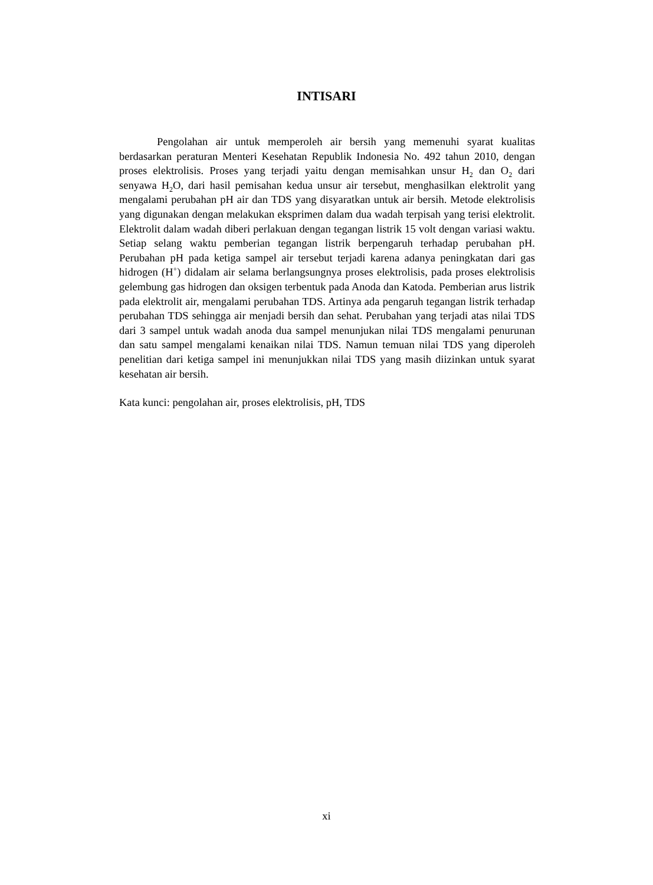INTISARI
Pengolahan air untuk memperoleh air bersih yang memenuhi syarat kualitas berdasarkan peraturan Menteri Kesehatan Republik Indonesia No. 492 tahun 2010, dengan proses elektrolisis. Proses yang terjadi yaitu dengan memisahkan unsur H<sub>2</sub> dan O<sub>2</sub> dari senyawa H<sub>2</sub>O, dari hasil pemisahan kedua unsur air tersebut, menghasilkan elektrolit yang mengalami perubahan pH air dan TDS yang disyaratkan untuk air bersih. Metode elektrolisis yang digunakan dengan melakukan eksprimen dalam dua wadah terpisah yang terisi elektrolit. Elektrolit dalam wadah diberi perlakuan dengan tegangan listrik 15 volt dengan variasi waktu. Setiap selang waktu pemberian tegangan listrik berpengaruh terhadap perubahan pH. Perubahan pH pada ketiga sampel air tersebut terjadi karena adanya peningkatan dari gas hidrogen (H<sup>+</sup>) didalam air selama berlangsungnya proses elektrolisis, pada proses elektrolisis gelembung gas hidrogen dan oksigen terbentuk pada Anoda dan Katoda. Pemberian arus listrik pada elektrolit air, mengalami perubahan TDS. Artinya ada pengaruh tegangan listrik terhadap perubahan TDS sehingga air menjadi bersih dan sehat. Perubahan yang terjadi atas nilai TDS dari 3 sampel untuk wadah anoda dua sampel menunjukan nilai TDS mengalami penurunan dan satu sampel mengalami kenaikan nilai TDS. Namun temuan nilai TDS yang diperoleh penelitian dari ketiga sampel ini menunjukkan nilai TDS yang masih diizinkan untuk syarat kesehatan air bersih.
Kata kunci: pengolahan air, proses elektrolisis, pH, TDS
xi